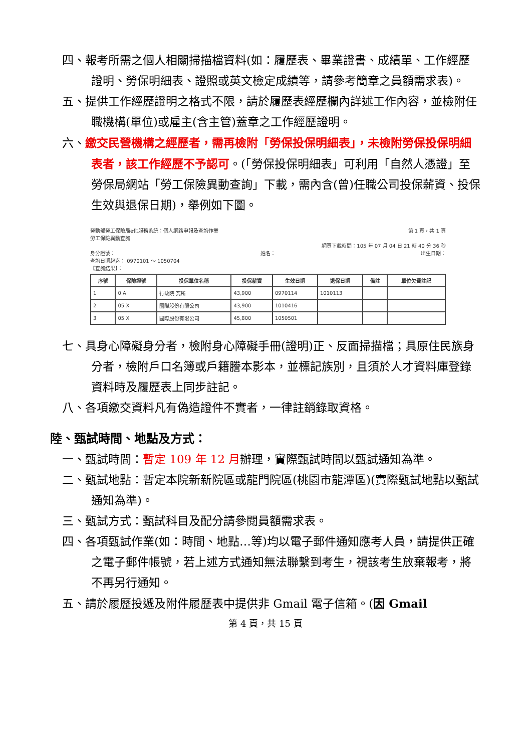四、報考所需之個人相關掃描檔資料(如：履歷表、畢業證書、成績單、工作經歷證明、勞保明細表、證照或英文檢定成績等，請參考簡章之員額需求表)。
五、提供工作經歷證明之格式不限，請於履歷表經歷欄內詳述工作內容，並檢附任職機構(單位)或雇主(含主管)蓋章之工作經歷證明。
六、繳交民營機構之經歷者，需再檢附「勞保投保明細表」，未檢附勞保投保明細表者，該工作經歷不予認可。(「勞保投保明細表」可利用「自然人憑證」至勞保局網站「勞工保險異動查詢」下載，需內含(曾)任職公司投保薪資、投保生效與退保日期)，舉例如下圖。
勞動部勞工保險局e化服務系統：個人網路申報及查詢作業 第 1 頁，共 1 頁
勞工保險異動查詢
網頁下載時間：105 年 07 月 04 日 21 時 40 分 36 秒
身分證號： 姓名： 出生日期：
查詢日期起迄： 0970101 ～ 1050704
【查詢結果】：
| 序號 | 保險證號 | 投保單位名稱 | 投保薪資 | 生效日期 | 退保日期 | 備註 | 單位欠費註記 |
| --- | --- | --- | --- | --- | --- | --- | --- |
| 1 | 0 A | 行政院 究所 | 43,900 | 0970114 | 1010113 | | |
| 2 | 05 X | 國際股份有限公司 | 43,900 | 1010416 | | | |
| 3 | 05 X | 國際股份有限公司 | 45,800 | 1050501 | | | |
七、具身心障礙身分者，檢附身心障礙手冊(證明)正、反面掃描檔；具原住民族身分者，檢附戶口名簿或戶籍謄本影本，並標記族別，且須於人才資料庫登錄資料時及履歷表上同步註記。
八、各項繳交資料凡有偽造證件不實者，一律註銷錄取資格。
陸、甄試時間、地點及方式：
一、甄試時間：暫定 109 年 12 月辦理，實際甄試時間以甄試通知為準。
二、甄試地點：暫定本院新新院區或龍門院區(桃園市龍潭區)(實際甄試地點以甄試通知為準)。
三、甄試方式：甄試科目及配分請參閱員額需求表。
四、各項甄試作業(如：時間、地點…等)均以電子郵件通知應考人員，請提供正確之電子郵件帳號，若上述方式通知無法聯繫到考生，視該考生放棄報考，將不再另行通知。
五、請於履歷投遞及附件履歷表中提供非 Gmail 電子信箱。(因 Gmail
第 4 頁，共 15 頁